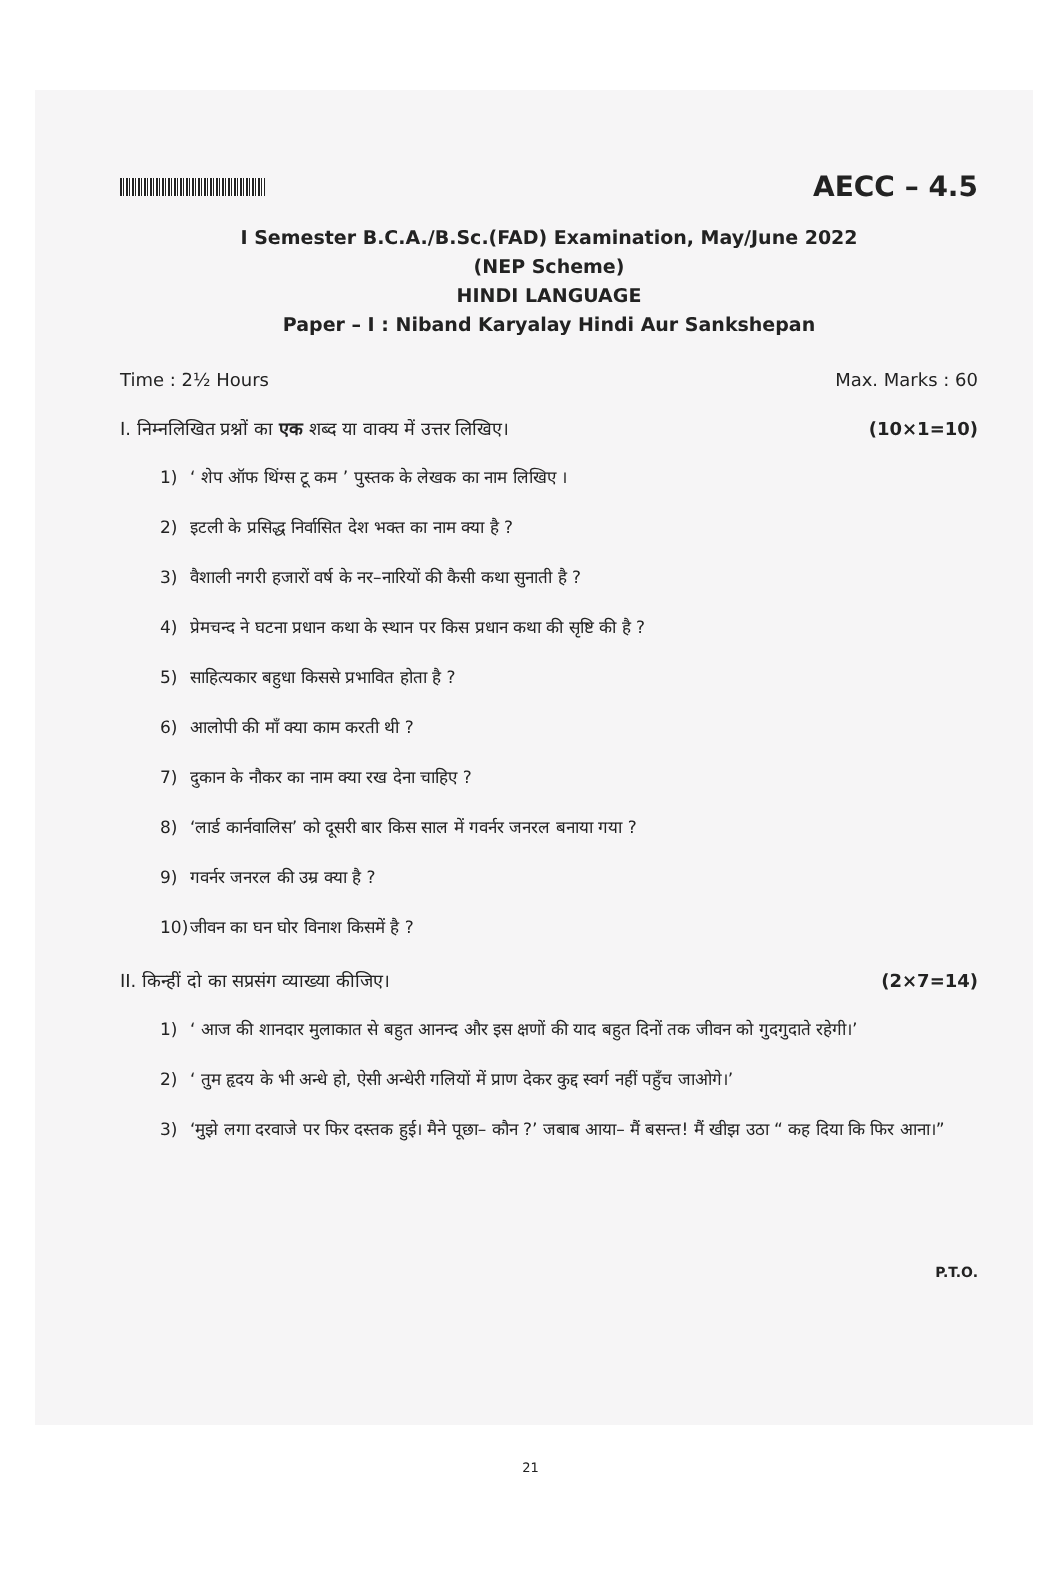AECC – 4.5
I Semester B.C.A./B.Sc.(FAD) Examination, May/June 2022
(NEP Scheme)
HINDI LANGUAGE
Paper – I : Niband Karyalay Hindi Aur Sankshepan
Time : 2½ Hours Max. Marks : 60
I. निम्नलिखित प्रश्नों का एक शब्द या वाक्य में उत्तर लिखिए। (10×1=10)
1) ‘ शेप ऑफ थिंग्स टू कम ’ पुस्तक के लेखक का नाम लिखिए ।
2) इटली के प्रसिद्ध निर्वासित देश भक्त का नाम क्या है ?
3) वैशाली नगरी हजारों वर्ष के नर–नारियों की कैसी कथा सुनाती है ?
4) प्रेमचन्द ने घटना प्रधान कथा के स्थान पर किस प्रधान कथा की सृष्टि की है ?
5) साहित्यकार बहुधा किससे प्रभावित होता है ?
6) आलोपी की माँ क्या काम करती थी ?
7) दुकान के नौकर का नाम क्या रख देना चाहिए ?
8) ‘लार्ड कार्नवालिस’ को दूसरी बार किस साल में गवर्नर जनरल बनाया गया ?
9) गवर्नर जनरल की उम्र क्या है ?
10) जीवन का घन घोर विनाश किसमें है ?
II. किन्हीं दो का सप्रसंग व्याख्या कीजिए। (2×7=14)
1) ‘ आज की शानदार मुलाकात से बहुत आनन्द और इस क्षणों की याद बहुत दिनों तक जीवन को गुदगुदाते रहेगी।’
2) ‘ तुम हृदय के भी अन्धे हो, ऐसी अन्धेरी गलियों में प्राण देकर कुद्द स्वर्ग नहीं पहुँच जाओगे।’
3) ‘मुझे लगा दरवाजे पर फिर दस्तक हुई। मैने पूछा– कौन ?’ जबाब आया– मैं बसन्त! मैं खीझ उठा “ कह दिया कि फिर आना।”
P.T.O.
21